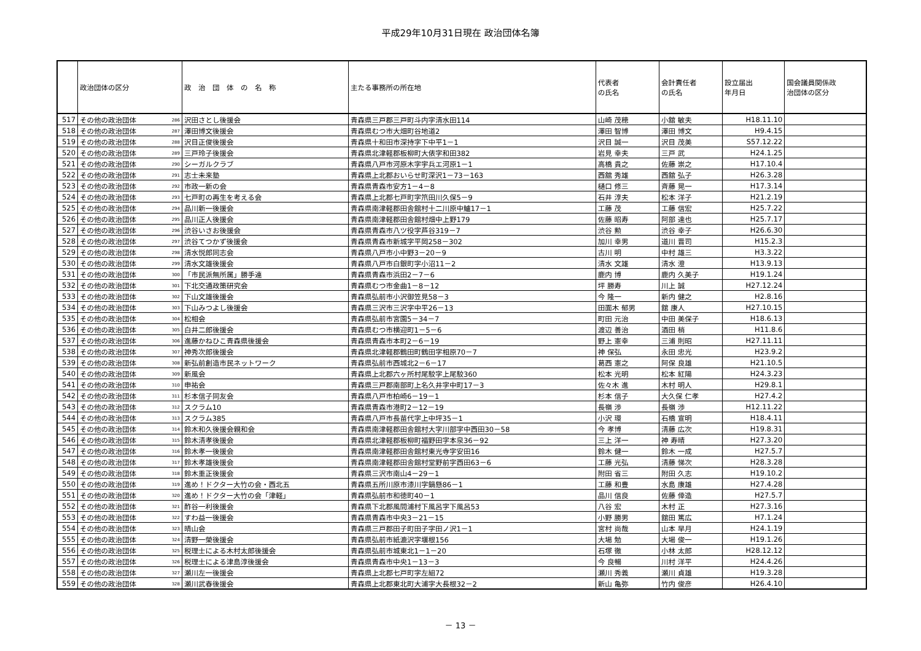平成29年10月31日現在 政治団体名簿
| | 政治団体の区分 | 政 治 団 体 の 名 称 | 主たる事務所の所在地 | 代表者 の氏名 | 会計責任者 の氏名 | 設立届出 年月日 | 国会議員関係政 治団体の区分 |
| --- | --- | --- | --- | --- | --- | --- | --- |
| 517 | その他の政治団体 286 | 沢田さとし後援会 | 青森県三戸郡三戸町斗内字清水田114 | 山崎 茂穂 | 小舘 敏夫 | H18.11.10 | |
| 518 | その他の政治団体 287 | 澤田博文後援会 | 青森県むつ市大畑町谷地道2 | 澤田 智博 | 澤田 博文 | H9.4.15 | |
| 519 | その他の政治団体 288 | 沢目正俊後援会 | 青森県十和田市深持字下中平1－1 | 沢目 誠一 | 沢目 茂美 | S57.12.22 | |
| 520 | その他の政治団体 289 | 三戸玲子後援会 | 青森県北津軽郡板柳町大俵字和田382 | 岩見 幸夫 | 三戸 武 | H24.1.25 | |
| 521 | その他の政治団体 290 | シーガルクラブ | 青森県八戸市河原木字宇兵エ河原1－1 | 高橋 貴之 | 佐藤 崇之 | H17.10.4 | |
| 522 | その他の政治団体 291 | 志士未来塾 | 青森県上北郡おいらせ町深沢1－73－163 | 西舘 秀雄 | 西舘 弘子 | H26.3.28 | |
| 523 | その他の政治団体 292 | 市政一新の会 | 青森県青森市安方1－4－8 | 樋口 修三 | 斉藤 晃一 | H17.3.14 | |
| 524 | その他の政治団体 293 | 七戸町の再生を考える会 | 青森県上北郡七戸町字笊田川久保5－9 | 石井 淳夫 | 松本 洋子 | H21.2.19 | |
| 525 | その他の政治団体 294 | 品川新一後援会 | 青森県南津軽郡田舎館村十二川原中鱸17－1 | 工藤 茂 | 工藤 信宏 | H25.7.22 | |
| 526 | その他の政治団体 295 | 品川正人後援会 | 青森県南津軽郡田舎館村畑中上野179 | 佐藤 昭寿 | 阿部 達也 | H25.7.17 | |
| 527 | その他の政治団体 296 | 渋谷いさお後援会 | 青森県青森市八ツ役字芦谷319－7 | 渋谷 勲 | 渋谷 幸子 | H26.6.30 | |
| 528 | その他の政治団体 297 | 渋谷てつかず後援会 | 青森県青森市新城字平岡258－302 | 加川 幸男 | 道川 晋司 | H15.2.3 | |
| 529 | その他の政治団体 298 | 清水悦郎同志会 | 青森県八戸市小中野3－20－9 | 古川 明 | 中村 雄三 | H3.3.22 | |
| 530 | その他の政治団体 299 | 清水文雄後援会 | 青森県八戸市白銀町字小沼11－2 | 清水 文雄 | 清水 澄 | H13.9.13 | |
| 531 | その他の政治団体 300 | 「市民派無所属」勝手連 | 青森県青森市浜田2－7－6 | 鹿内 博 | 鹿内 久美子 | H19.1.24 | |
| 532 | その他の政治団体 301 | 下北交通政策研究会 | 青森県むつ市金曲1－8－12 | 坪 勝寿 | 川上 誠 | H27.12.24 | |
| 533 | その他の政治団体 302 | 下山文雄後援会 | 青森県弘前市小沢御笠見58－3 | 今 隆一 | 新内 健之 | H2.8.16 | |
| 534 | その他の政治団体 303 | 下山みつよし後援会 | 青森県三沢市三沢字中平26－13 | 田面木 郁男 | 舘 康人 | H27.10.15 | |
| 535 | その他の政治団体 304 | 松相会 | 青森県弘前市宮園5－34－7 | 町田 元治 | 中田 美保子 | H18.6.13 | |
| 536 | その他の政治団体 305 | 白井二郎後援会 | 青森県むつ市横迎町1－5－6 | 渡辺 善治 | 酒田 梢 | H11.8.6 | |
| 537 | その他の政治団体 306 | 進藤かねひこ青森県後援会 | 青森県青森市本町2－6－19 | 野上 憲幸 | 三浦 則昭 | H27.11.11 | |
| 538 | その他の政治団体 307 | 神秀次郎後援会 | 青森県北津軽郡鶴田町鶴田字相原70－7 | 神 保弘 | 永田 忠光 | H23.9.2 | |
| 539 | その他の政治団体 308 | 新弘前創造市民ネットワーク | 青森県弘前市西城北2－6－17 | 葛西 憲之 | 阿保 良雄 | H21.10.5 | |
| 540 | その他の政治団体 309 | 新風会 | 青森県上北郡六ヶ所村尾駮字上尾駮360 | 松本 光明 | 松本 紅陽 | H24.3.23 | |
| 541 | その他の政治団体 310 | 申祐会 | 青森県三戸郡南部町上名久井字中町17－3 | 佐々木 進 | 木村 明人 | H29.8.1 | |
| 542 | その他の政治団体 311 | 杉本信子同友会 | 青森県八戸市柏崎6－19－1 | 杉本 信子 | 大久保 仁孝 | H27.4.2 | |
| 543 | その他の政治団体 312 | スクラム10 | 青森県青森市港町2－12－19 | 長嶺 渉 | 長嶺 渉 | H12.11.22 | |
| 544 | その他の政治団体 313 | スクラム385 | 青森県八戸市長苗代字上中坪35－1 | 小沢 環 | 石橋 宣明 | H18.4.11 | |
| 545 | その他の政治団体 314 | 鈴木和久後援会親和会 | 青森県南津軽郡田舎館村大字川部字中西田30－58 | 今 孝博 | 清藤 広次 | H19.8.31 | |
| 546 | その他の政治団体 315 | 鈴木清孝後援会 | 青森県北津軽郡板柳町福野田字本泉36－92 | 三上 洋一 | 神 寿晴 | H27.3.20 | |
| 547 | その他の政治団体 316 | 鈴木孝一後援会 | 青森県南津軽郡田舎館村東光寺字安田16 | 鈴木 健一 | 鈴木 一成 | H27.5.7 | |
| 548 | その他の政治団体 317 | 鈴木孝雄後援会 | 青森県南津軽郡田舎館村堂野前字西田63－6 | 工藤 光弘 | 清藤 悌次 | H28.3.28 | |
| 549 | その他の政治団体 318 | 鈴木重正後援会 | 青森県三沢市南山4－29－1 | 附田 省三 | 附田 久志 | H19.10.2 | |
| 550 | その他の政治団体 319 | 進め！ドクター大竹の会・西北五 | 青森県五所川原市漆川字鍋懸86－1 | 工藤 和豊 | 水島 康雄 | H27.4.28 | |
| 551 | その他の政治団体 320 | 進め！ドクター大竹の会「津軽」 | 青森県弘前市和徳町40－1 | 品川 信良 | 佐藤 倖造 | H27.5.7 | |
| 552 | その他の政治団体 321 | 酢谷一利後援会 | 青森県下北郡風間浦村下風呂字下風呂53 | 八谷 宏 | 木村 正 | H27.3.16 | |
| 553 | その他の政治団体 322 | すわ益一後援会 | 青森県青森市中央3－21－15 | 小野 勝男 | 舘田 篤広 | H7.1.24 | |
| 554 | その他の政治団体 323 | 晴山会 | 青森県三戸郡田子町田子字田ノ沢1－1 | 宮村 尚哉 | 山本 早月 | H24.1.19 | |
| 555 | その他の政治団体 324 | 清野一榮後援会 | 青森県弘前市紙漉沢字堰根156 | 大場 勉 | 大場 俊一 | H19.1.26 | |
| 556 | その他の政治団体 325 | 税理士による木村太郎後援会 | 青森県弘前市城東北1－1－20 | 石塚 徹 | 小林 太郎 | H28.12.12 | |
| 557 | その他の政治団体 326 | 税理士による津島淳後援会 | 青森県青森市中央1－13－3 | 今 良暢 | 川村 洋平 | H24.4.26 | |
| 558 | その他の政治団体 327 | 瀬川左一後援会 | 青森県上北郡七戸町字左組72 | 瀬川 秀義 | 瀬川 貞雄 | H19.3.28 | |
| 559 | その他の政治団体 328 | 瀬川武春後援会 | 青森県上北郡東北町大浦字大長根32－2 | 新山 亀弥 | 竹内 俊彦 | H26.4.10 | |
－ 13 －